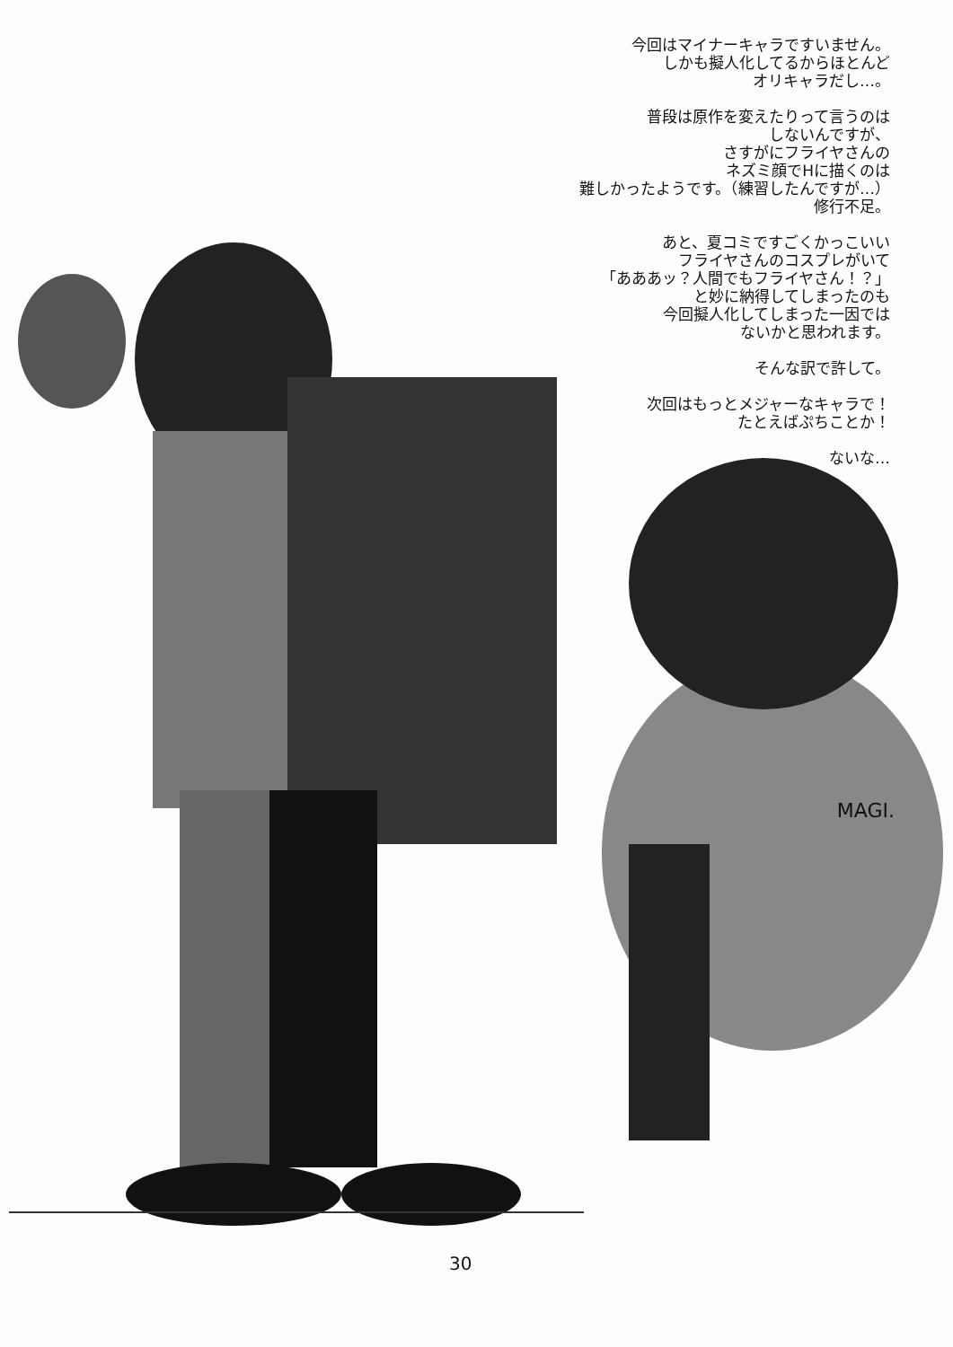今回はマイナーキャラですいません。
しかも擬人化してるからほとんど
オリキャラだし…。
普段は原作を変えたりって言うのは
しないんですが、
さすがにフライヤさんの
ネズミ顔でHに描くのは
難しかったようです。（練習したんですが…）
修行不足。
あと、夏コミですごくかっこいい
フライヤさんのコスプレがいて
「あああッ？人間でもフライヤさん！？」
と妙に納得してしまったのも
今回擬人化してしまった一因では
ないかと思われます。
そんな訳で許して。
次回はもっとメジャーなキャラで！
たとえばぷちことか！
ないな…
MAGI.
30